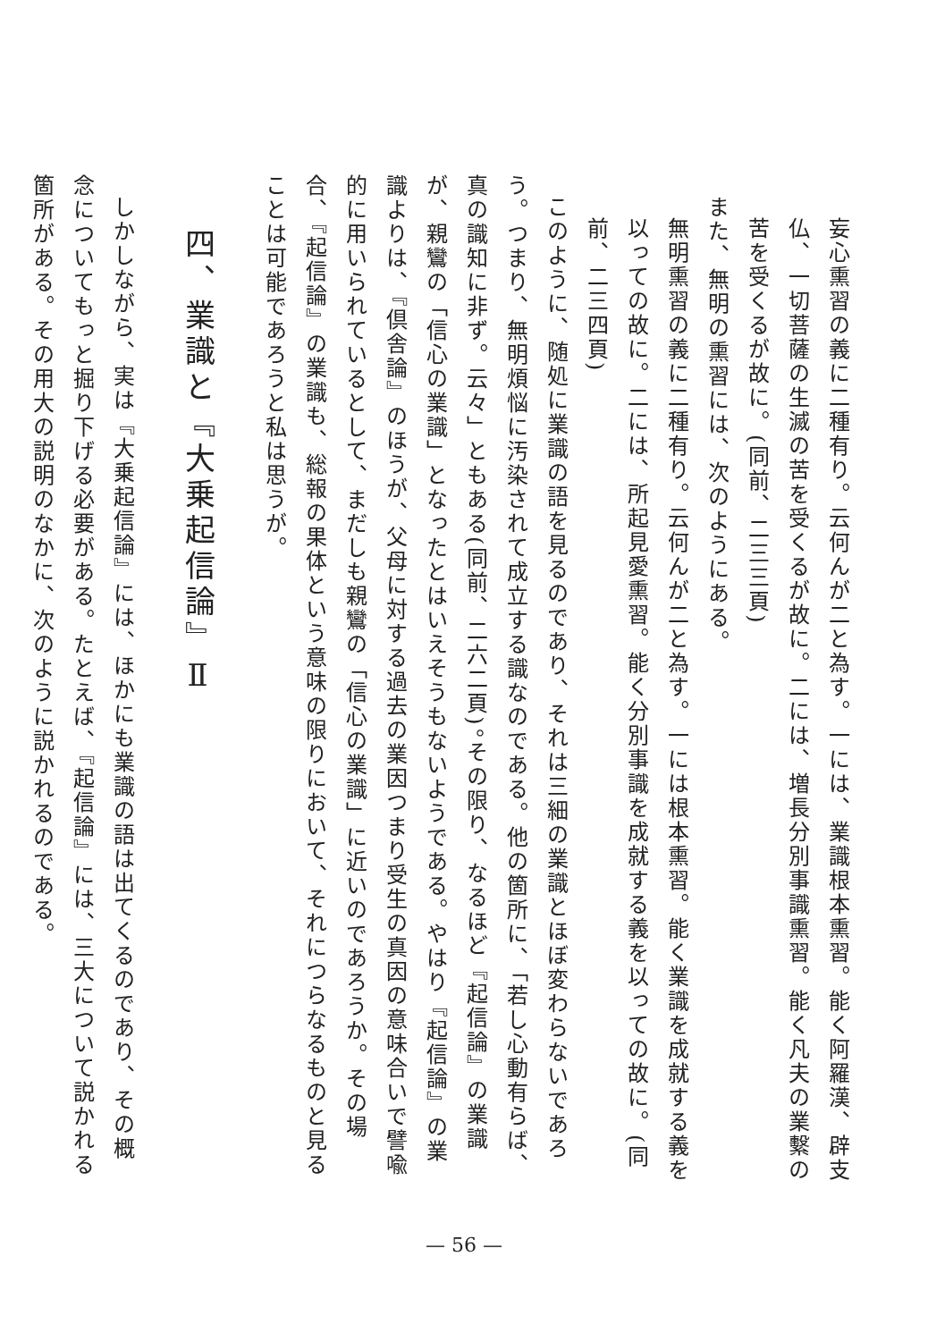妄心熏習の義に二種有り。云何んが二と為す。一には、業識根本熏習。能く阿羅漢、辟支仏、一切菩薩の生滅の苦を受くるが故に。二には、増長分別事識熏習。能く凡夫の業繫の苦を受くるが故に。(同前、二三三頁)
また、無明の熏習には、次のようにある。
無明熏習の義に二種有り。云何んが二と為す。一には根本熏習。能く業識を成就する義を以っての故に。二には、所起見愛熏習。能く分別事識を成就する義を以っての故に。(同前、二三四頁)
このように、随処に業識の語を見るのであり、それは三細の業識とほぼ変わらないであろう。つまり、無明煩悩に汚染されて成立する識なのである。他の箇所に、「若し心動有らば、真の識知に非ず。云々」ともある(同前、二六二頁)。その限り、なるほど『起信論』の業識が、親鸞の「信心の業識」となったとはいえそうもないようである。やはり『起信論』の業識よりは、『倶舎論』のほうが、父母に対する過去の業因つまり受生の真因の意味合いで譬喩的に用いられているとして、まだしも親鸞の「信心の業識」に近いのであろうか。その場合、『起信論』の業識も、総報の果体という意味の限りにおいて、それにつらなるものと見ることは可能であろうと私は思うが。
四、業識と『大乗起信論』Ⅱ
しかしながら、実は『大乗起信論』には、ほかにも業識の語は出てくるのであり、その概念についてもっと掘り下げる必要がある。たとえば、『起信論』には、三大について説かれる箇所がある。その用大の説明のなかに、次のように説かれるのである。
— 56 —